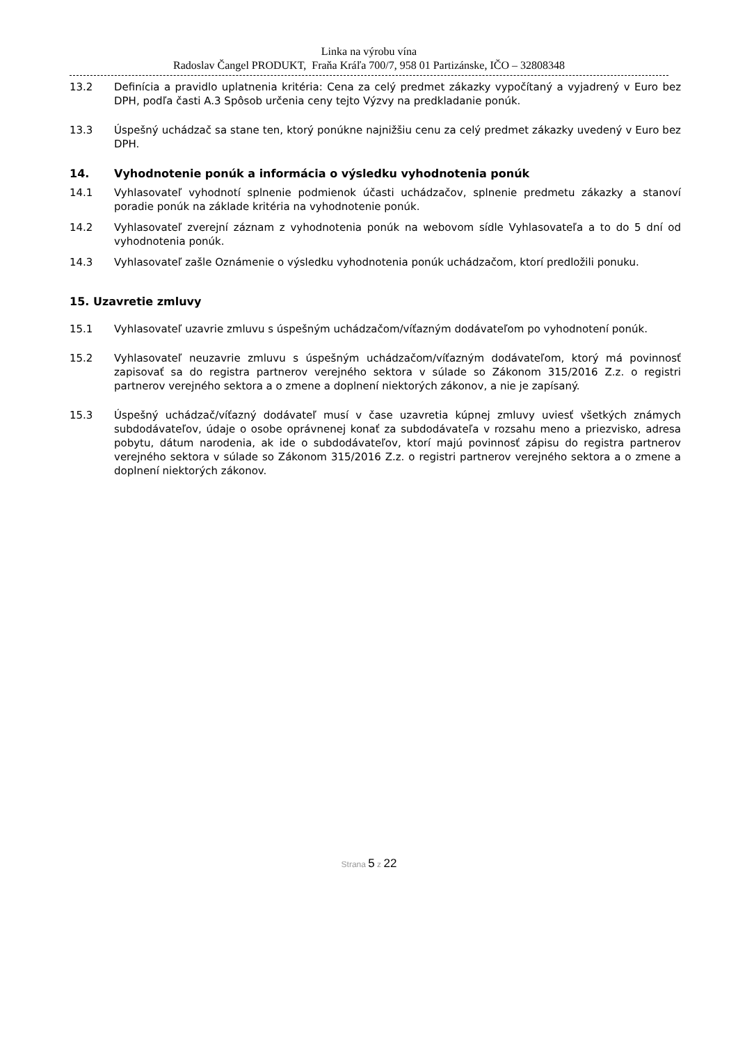Linka na výrobu vína
Radoslav Čangel PRODUKT, Fraňa Kráľa 700/7, 958 01 Partizánske, IČO – 32808348
13.2 Definícia a pravidlo uplatnenia kritéria: Cena za celý predmet zákazky vypočítaný a vyjadrený v Euro bez DPH, podľa časti A.3 Spôsob určenia ceny tejto Výzvy na predkladanie ponúk.
13.3 Úspešný uchádzač sa stane ten, ktorý ponúkne najnižšiu cenu za celý predmet zákazky uvedený v Euro bez DPH.
14. Vyhodnotenie ponúk a informácia o výsledku vyhodnotenia ponúk
14.1 Vyhlasovateľ vyhodnotí splnenie podmienok účasti uchádzačov, splnenie predmetu zákazky a stanoví poradie ponúk na základe kritéria na vyhodnotenie ponúk.
14.2 Vyhlasovateľ zverejní záznam z vyhodnotenia ponúk na webovom sídle Vyhlasovateľa a to do 5 dní od vyhodnotenia ponúk.
14.3 Vyhlasovateľ zašle Oznámenie o výsledku vyhodnotenia ponúk uchádzačom, ktorí predložili ponuku.
15. Uzavretie zmluvy
15.1 Vyhlasovateľ uzavrie zmluvu s úspešným uchádzačom/víťazným dodávateľom po vyhodnotení ponúk.
15.2 Vyhlasovateľ neuzavrie zmluvu s úspešným uchádzačom/víťazným dodávateľom, ktorý má povinnosť zapisovať sa do registra partnerov verejného sektora v súlade so Zákonom 315/2016 Z.z. o registri partnerov verejného sektora a o zmene a doplnení niektorých zákonov, a nie je zapísaný.
15.3 Úspešný uchádzač/víťazný dodávateľ musí v čase uzavretia kúpnej zmluvy uviesť všetkých známych subdodávateľov, údaje o osobe oprávnenej konať za subdodávateľa v rozsahu meno a priezvisko, adresa pobytu, dátum narodenia, ak ide o subdodávateľov, ktorí majú povinnosť zápisu do registra partnerov verejného sektora v súlade so Zákonom 315/2016 Z.z. o registri partnerov verejného sektora a o zmene a doplnení niektorých zákonov.
Strana 5 z 22